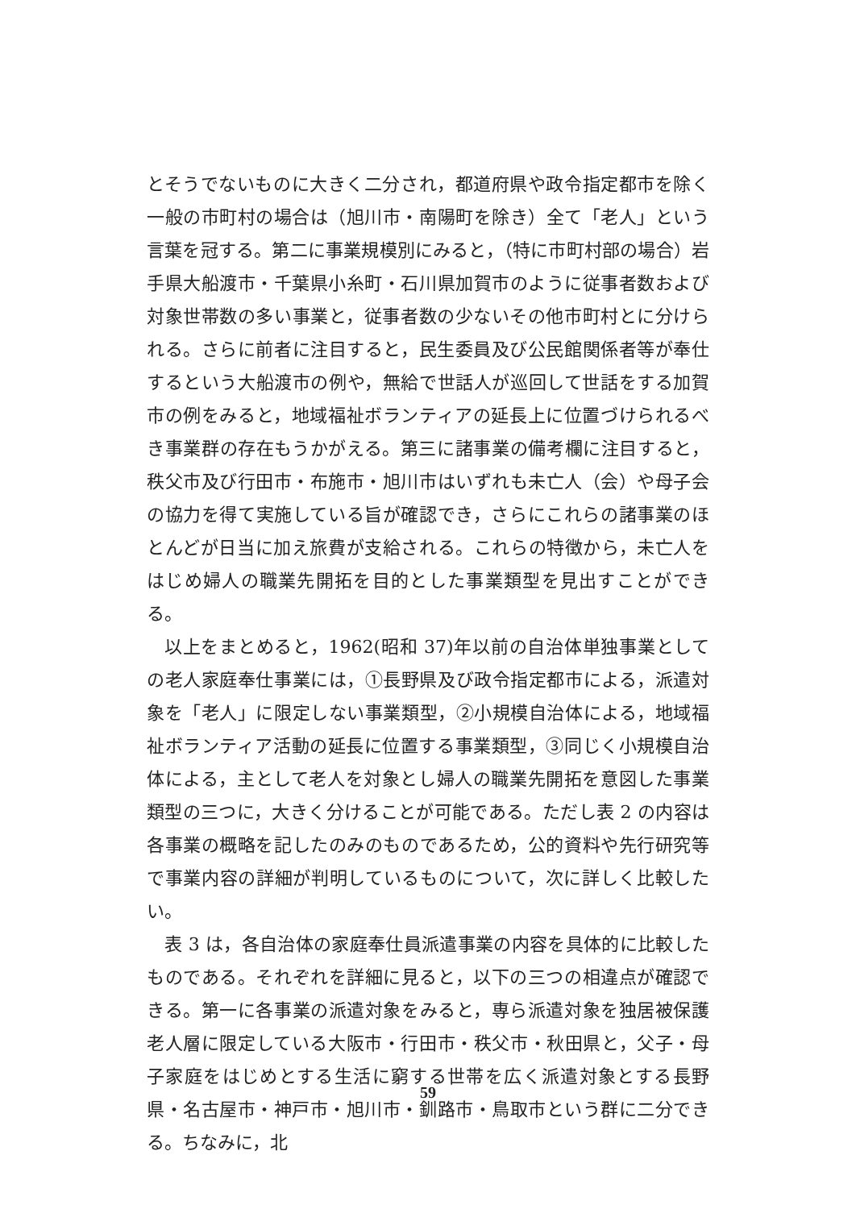とそうでないものに大きく二分され，都道府県や政令指定都市を除く一般の市町村の場合は（旭川市・南陽町を除き）全て「老人」という言葉を冠する。第二に事業規模別にみると，（特に市町村部の場合）岩手県大船渡市・千葉県小糸町・石川県加賀市のように従事者数および対象世帯数の多い事業と，従事者数の少ないその他市町村とに分けられる。さらに前者に注目すると，民生委員及び公民館関係者等が奉仕するという大船渡市の例や，無給で世話人が巡回して世話をする加賀市の例をみると，地域福祉ボランティアの延長上に位置づけられるべき事業群の存在もうかがえる。第三に諸事業の備考欄に注目すると，秩父市及び行田市・布施市・旭川市はいずれも未亡人（会）や母子会の協力を得て実施している旨が確認でき，さらにこれらの諸事業のほとんどが日当に加え旅費が支給される。これらの特徴から，未亡人をはじめ婦人の職業先開拓を目的とした事業類型を見出すことができる。
以上をまとめると，1962(昭和 37)年以前の自治体単独事業としての老人家庭奉仕事業には，①長野県及び政令指定都市による，派遣対象を「老人」に限定しない事業類型，②小規模自治体による，地域福祉ボランティア活動の延長に位置する事業類型，③同じく小規模自治体による，主として老人を対象とし婦人の職業先開拓を意図した事業類型の三つに，大きく分けることが可能である。ただし表 2 の内容は各事業の概略を記したのみのものであるため，公的資料や先行研究等で事業内容の詳細が判明しているものについて，次に詳しく比較したい。
表 3 は，各自治体の家庭奉仕員派遣事業の内容を具体的に比較したものである。それぞれを詳細に見ると，以下の三つの相違点が確認できる。第一に各事業の派遣対象をみると，専ら派遣対象を独居被保護老人層に限定している大阪市・行田市・秩父市・秋田県と，父子・母子家庭をはじめとする生活に窮する世帯を広く派遣対象とする長野県・名古屋市・神戸市・旭川市・釧路市・鳥取市という群に二分できる。ちなみに，北
59